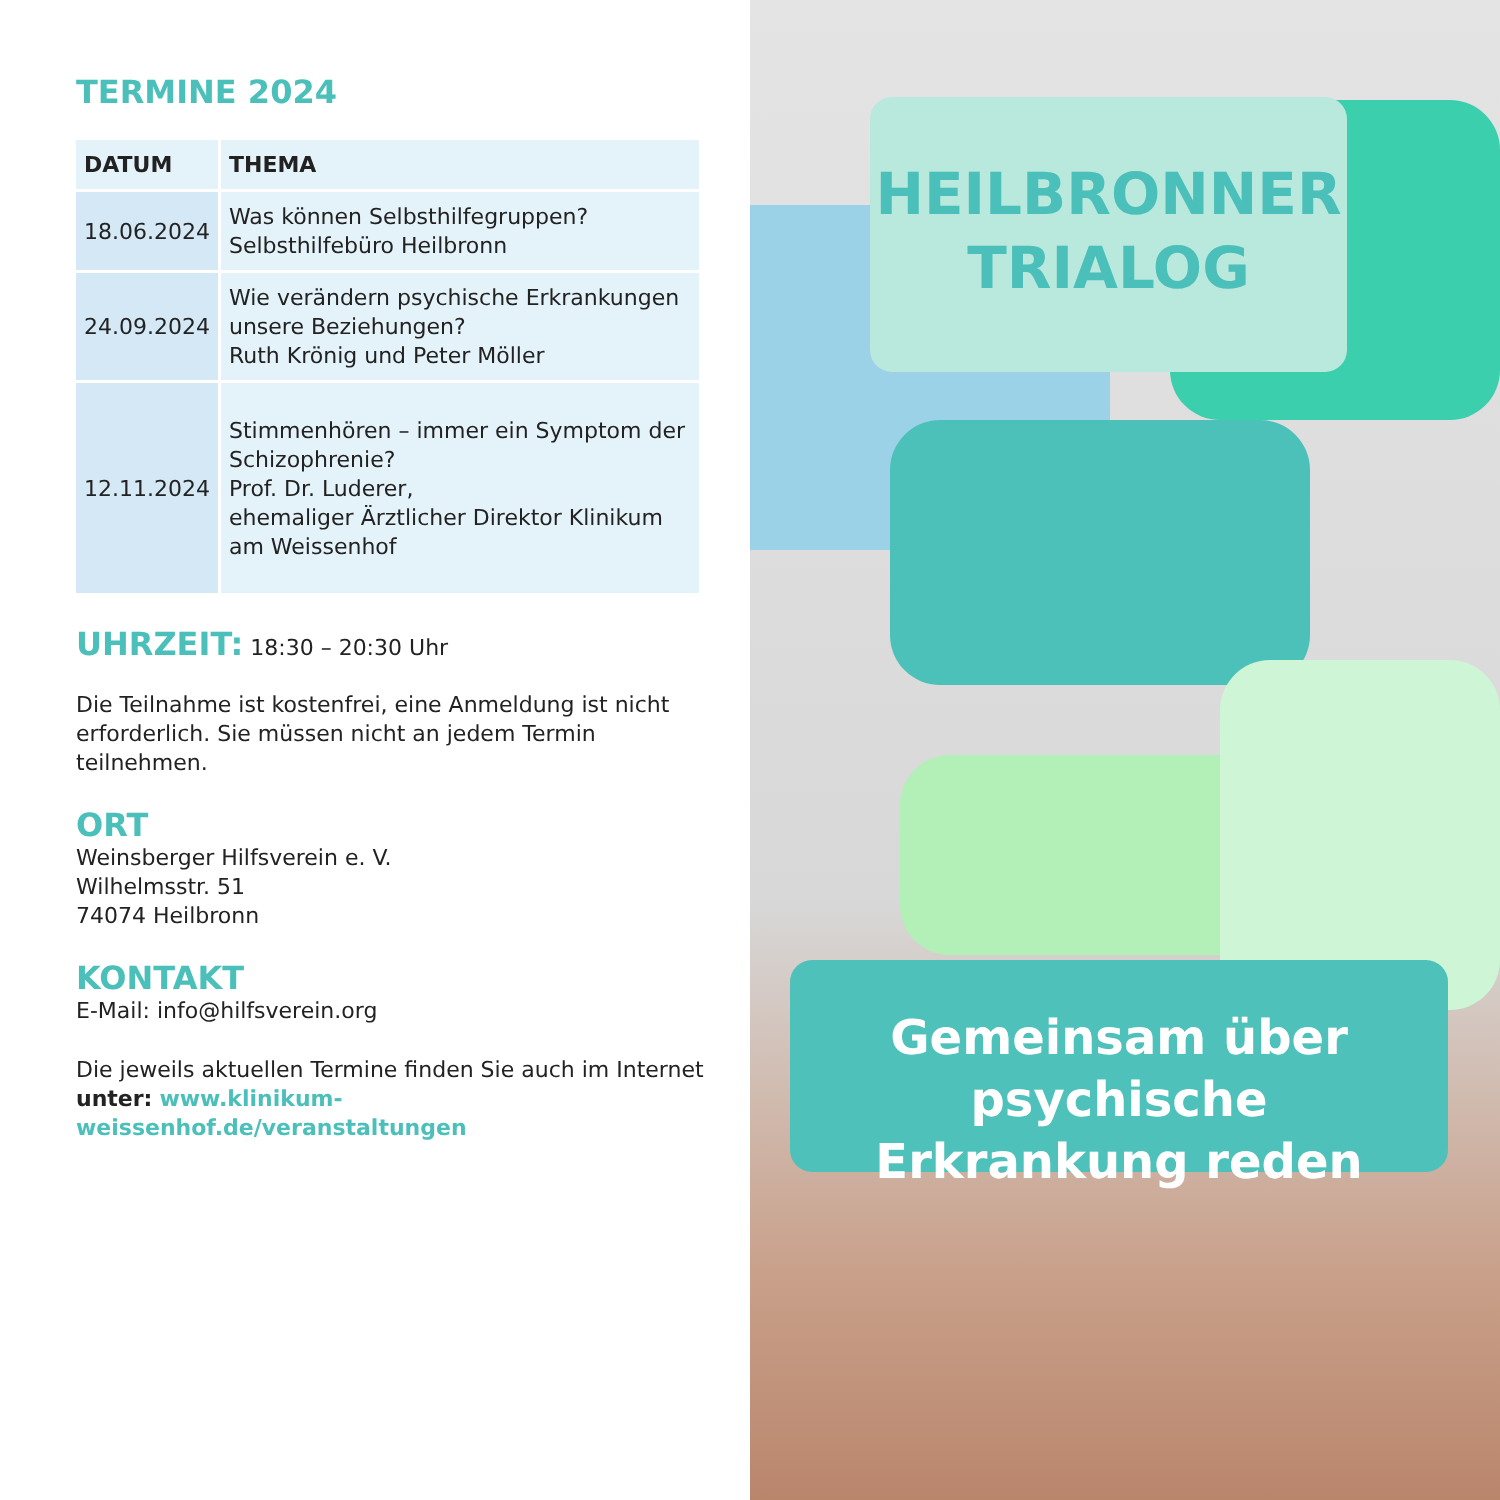TERMINE 2024
| DATUM | THEMA |
| --- | --- |
| 18.06.2024 | Was können Selbsthilfegruppen? Selbsthilfebüro Heilbronn |
| 24.09.2024 | Wie verändern psychische Erkrankungen unsere Beziehungen? Ruth Krönig und Peter Möller |
| 12.11.2024 | Stimmenhören – immer ein Symptom der Schizophrenie? Prof. Dr. Luderer, ehemaliger Ärztlicher Direktor Klinikum am Weissenhof |
UHRZEIT:
18:30 – 20:30 Uhr
Die Teilnahme ist kostenfrei, eine Anmeldung ist nicht erforderlich. Sie müssen nicht an jedem Termin teilnehmen.
ORT
Weinsberger Hilfsverein e. V.
Wilhelmsstr. 51
74074 Heilbronn
KONTAKT
E-Mail: info@hilfsverein.org
Die jeweils aktuellen Termine finden Sie auch im Internet unter: www.klinikum-weissenhof.de/veranstaltungen
HEILBRONNER
TRIALOG
Gemeinsam über psychische
Erkrankung reden